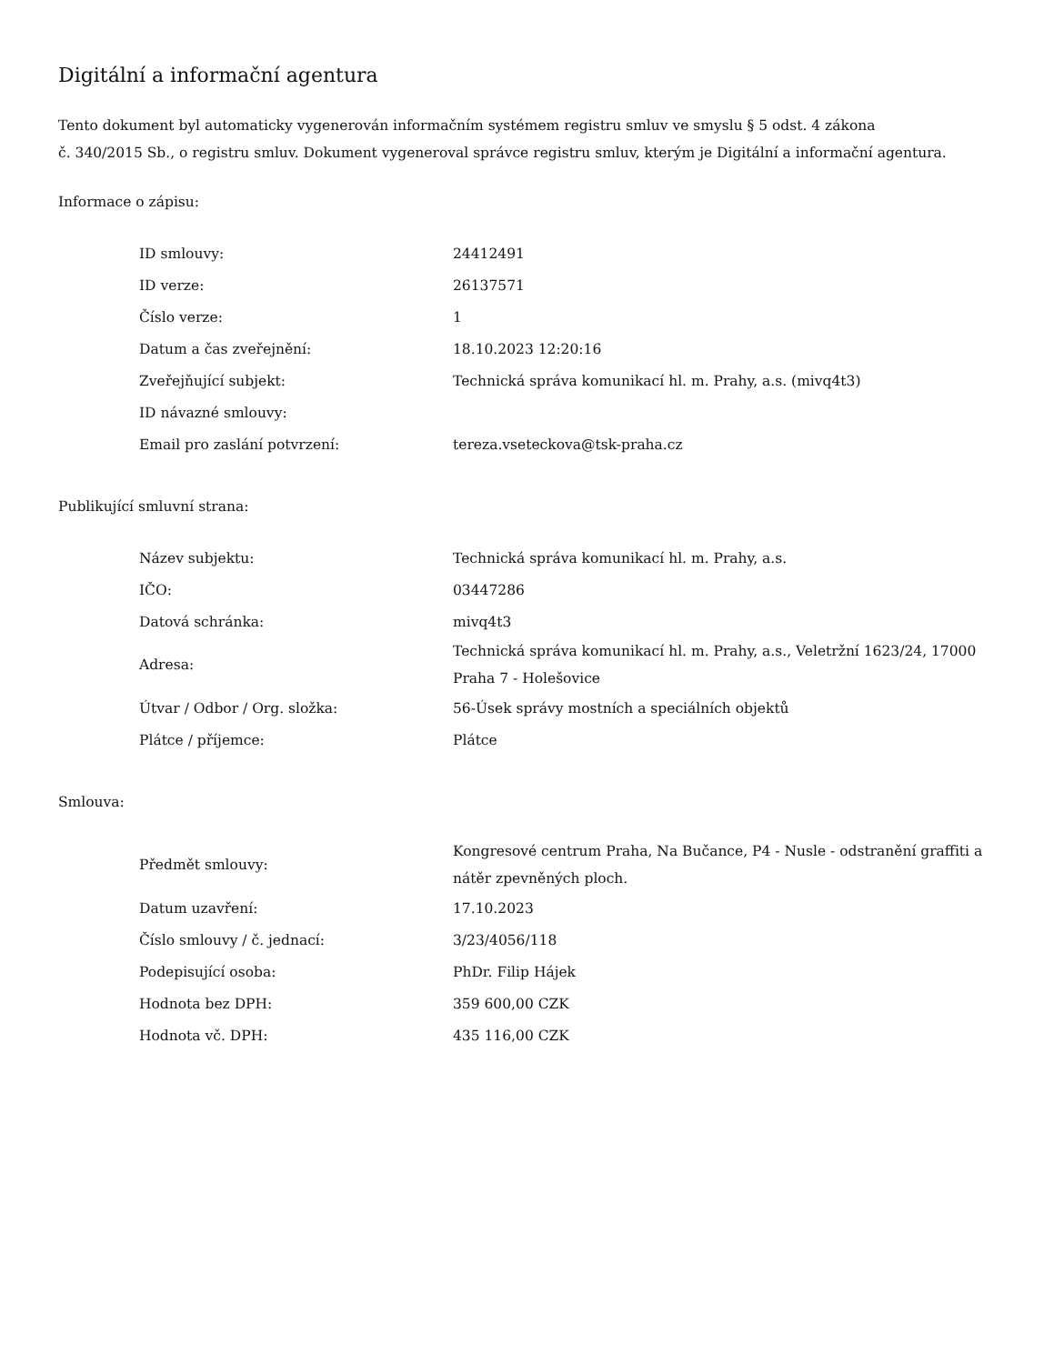Digitální a informační agentura
Tento dokument byl automaticky vygenerován informačním systémem registru smluv ve smyslu § 5 odst. 4 zákona
č. 340/2015 Sb., o registru smluv. Dokument vygeneroval správce registru smluv, kterým je Digitální a informační agentura.
Informace o zápisu:
| ID smlouvy: | 24412491 |
| ID verze: | 26137571 |
| Číslo verze: | 1 |
| Datum a čas zveřejnění: | 18.10.2023 12:20:16 |
| Zveřejňující subjekt: | Technická správa komunikací hl. m. Prahy, a.s. (mivq4t3) |
| ID návazné smlouvy: | |
| Email pro zaslání potvrzení: | tereza.vseteckova@tsk-praha.cz |
Publikující smluvní strana:
| Název subjektu: | Technická správa komunikací hl. m. Prahy, a.s. |
| IČO: | 03447286 |
| Datová schránka: | mivq4t3 |
| Adresa: | Technická správa komunikací hl. m. Prahy, a.s., Veletržní 1623/24, 17000 Praha 7 - Holešovice |
| Útvar / Odbor / Org. složka: | 56-Úsek správy mostních a speciálních objektů |
| Plátce / příjemce: | Plátce |
Smlouva:
| Předmět smlouvy: | Kongresové centrum Praha, Na Bučance, P4 - Nusle - odstranění graffiti a nátěr zpevněných ploch. |
| Datum uzavření: | 17.10.2023 |
| Číslo smlouvy / č. jednací: | 3/23/4056/118 |
| Podepisující osoba: | PhDr. Filip Hájek |
| Hodnota bez DPH: | 359 600,00 CZK |
| Hodnota vč. DPH: | 435 116,00 CZK |